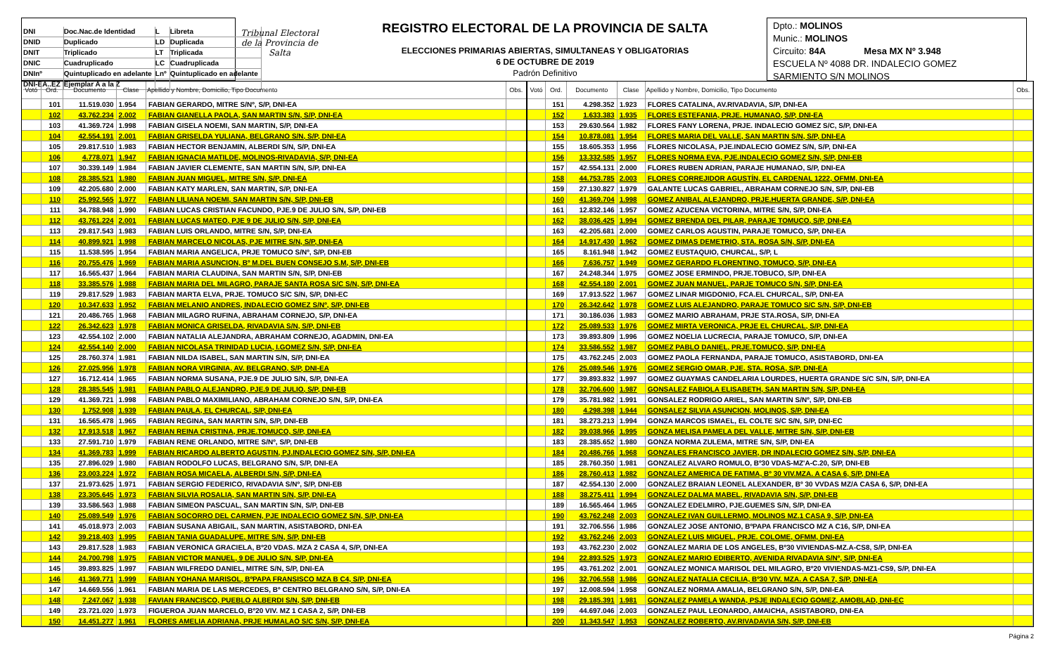| DNI | Doc.Nac.de Identidad | L | Libreta |
| DNID | Duplicado | LD | Duplicada |
| DNIT | Triplicado | LT | Triplicada |
| DNIC | Cuadruplicado | LC | Cuadruplicada |
| DNInº | Quintuplicado en adelante | Lnº | Quintuplicado en adelante |
| DNI-EA..EZ | Ejemplar A a la Z | | |
Tribunal Electoral de la Provincia de Salta
REGISTRO ELECTORAL DE LA PROVINCIA DE SALTA
ELECCIONES PRIMARIAS ABIERTAS, SIMULTANEAS Y OBLIGATORIAS
6 DE OCTUBRE DE 2019
Padrón Definitivo
Dpto.: MOLINOS
Munic.: MOLINOS
Circuito: 84A Mesa MX Nº 3.948
ESCUELA Nº 4088 DR. INDALECIO GOMEZ
SARMIENTO S/N MOLINOS
| Votó | Ord. | Documento | Clase | Apellido y Nombre, Domicilio, Tipo Documento | Obs. |
| --- | --- | --- | --- | --- | --- |
| | 101 | 11.519.030 | 1.954 | FABIAN GERARDO, MITRE S/Nº, S/P, DNI-EA | |
| | 102 | 43.762.234 | 2.002 | FABIAN GIANELLA PAOLA, SAN MARTIN S/N, S/P, DNI-EA | |
| | 103 | 41.369.724 | 1.998 | FABIAN GISELA NOEMI, SAN MARTIN, S/P, DNI-EA | |
| | 104 | 42.554.191 | 2.001 | FABIAN GRISELDA YULIANA, BELGRANO S/N, S/P, DNI-EA | |
| | 105 | 29.817.510 | 1.983 | FABIAN HECTOR BENJAMIN, ALBERDI S/N, S/P, DNI-EA | |
| | 106 | 4.778.071 | 1.947 | FABIAN IGNACIA MATILDE, MOLINOS-RIVADAVIA, S/P, DNI-EA | |
| | 107 | 30.339.149 | 1.984 | FABIAN JAVIER CLEMENTE, SAN MARTIN S/N, S/P, DNI-EA | |
| | 108 | 28.385.521 | 1.980 | FABIAN JUAN MIGUEL, MITRE S/N, S/P, DNI-EA | |
| | 109 | 42.205.680 | 2.000 | FABIAN KATY MARLEN, SAN MARTIN, S/P, DNI-EA | |
| | 110 | 25.992.565 | 1.977 | FABIAN LILIANA NOEMI, SAN MARTIN S/N, S/P, DNI-EB | |
| | 111 | 34.788.948 | 1.990 | FABIAN LUCAS CRISTIAN FACUNDO, PJE.9 DE JULIO S/N, S/P, DNI-EB | |
| | 112 | 43.761.224 | 2.001 | FABIAN LUCAS MATEO, PJE 9 DE JULIO S/N, S/P, DNI-EA | |
| | 113 | 29.817.543 | 1.983 | FABIAN LUIS ORLANDO, MITRE S/N, S/P, DNI-EA | |
| | 114 | 40.899.921 | 1.998 | FABIAN MARCELO NICOLAS, PJE MITRE S/N, S/P, DNI-EA | |
| | 115 | 11.538.595 | 1.954 | FABIAN MARIA ANGELICA, PRJE TOMUCO S/Nº, S/P, DNI-EB | |
| | 116 | 20.755.476 | 1.969 | FABIAN MARIA ASUNCION, Bº M.DEL BUEN CONSEJO S.M, S/P, DNI-EB | |
| | 117 | 16.565.437 | 1.964 | FABIAN MARIA CLAUDINA, SAN MARTIN S/N, S/P, DNI-EB | |
| | 118 | 33.385.576 | 1.988 | FABIAN MARIA DEL MILAGRO, PARAJE SANTA ROSA S/C S/N, S/P, DNI-EA | |
| | 119 | 29.817.529 | 1.983 | FABIAN MARTA ELVA, PRJE. TOMUCO S/C S/N, S/P, DNI-EC | |
| | 120 | 10.347.633 | 1.952 | FABIAN MELANIO ANDRES, INDALECIO GOMEZ S/Nº, S/P, DNI-EB | |
| | 121 | 20.486.765 | 1.968 | FABIAN MILAGRO RUFINA, ABRAHAM CORNEJO, S/P, DNI-EA | |
| | 122 | 26.342.623 | 1.978 | FABIAN MONICA GRISELDA, RIVADAVIA S/N, S/P, DNI-EB | |
| | 123 | 42.554.102 | 2.000 | FABIAN NATALIA ALEJANDRA, ABRAHAM CORNEJO, AGADMIN, DNI-EA | |
| | 124 | 42.554.140 | 2.000 | FABIAN NICOLASA TRINIDAD LUCIA, I.GOMEZ S/N, S/P, DNI-EA | |
| | 125 | 28.760.374 | 1.981 | FABIAN NILDA ISABEL, SAN MARTIN S/N, S/P, DNI-EA | |
| | 126 | 27.025.956 | 1.978 | FABIAN NORA VIRGINIA, AV. BELGRANO, S/P, DNI-EA | |
| | 127 | 16.712.414 | 1.965 | FABIAN NORMA SUSANA, PJE.9 DE JULIO S/N, S/P, DNI-EA | |
| | 128 | 28.385.545 | 1.981 | FABIAN PABLO ALEJANDRO, PJE.9 DE JULIO, S/P, DNI-EB | |
| | 129 | 41.369.721 | 1.998 | FABIAN PABLO MAXIMILIANO, ABRAHAM CORNEJO S/N, S/P, DNI-EA | |
| | 130 | 1.752.908 | 1.939 | FABIAN PAULA, EL CHURCAL, S/P, DNI-EA | |
| | 131 | 16.565.478 | 1.965 | FABIAN REGINA, SAN MARTIN S/N, S/P, DNI-EB | |
| | 132 | 17.913.518 | 1.967 | FABIAN REINA CRISTINA, PRJE.TOMUCO, S/P, DNI-EA | |
| | 133 | 27.591.710 | 1.979 | FABIAN RENE ORLANDO, MITRE S/Nº, S/P, DNI-EB | |
| | 134 | 41.369.783 | 1.999 | FABIAN RICARDO ALBERTO AGUSTIN, PJ.INDALECIO GOMEZ S/N, S/P, DNI-EA | |
| | 135 | 27.896.029 | 1.980 | FABIAN RODOLFO LUCAS, BELGRANO S/N, S/P, DNI-EA | |
| | 136 | 23.003.224 | 1.972 | FABIAN ROSA MICAELA, ALBERDI S/N, S/P, DNI-EA | |
| | 137 | 21.973.625 | 1.971 | FABIAN SERGIO FEDERICO, RIVADAVIA S/Nº, S/P, DNI-EB | |
| | 138 | 23.305.645 | 1.973 | FABIAN SILVIA ROSALIA, SAN MARTIN S/N, S/P, DNI-EA | |
| | 139 | 33.586.563 | 1.988 | FABIAN SIMEON PASCUAL, SAN MARTIN S/N, S/P, DNI-EB | |
| | 140 | 25.089.549 | 1.976 | FABIAN SOCORRO DEL CARMEN, PJE INDALECIO GOMEZ S/N, S/P, DNI-EA | |
| | 141 | 45.018.973 | 2.003 | FABIAN SUSANA ABIGAIL, SAN MARTIN, ASISTABORD, DNI-EA | |
| | 142 | 39.218.403 | 1.995 | FABIAN TANIA GUADALUPE, MITRE S/N, S/P, DNI-EB | |
| | 143 | 29.817.528 | 1.983 | FABIAN VERONICA GRACIELA, Bº20 VDAS. MZA 2 CASA 4, S/P, DNI-EA | |
| | 144 | 24.700.798 | 1.975 | FABIAN VICTOR MANUEL, 9 DE JULIO S/N, S/P, DNI-EA | |
| | 145 | 39.893.825 | 1.997 | FABIAN WILFREDO DANIEL, MITRE S/N, S/P, DNI-EA | |
| | 146 | 41.369.771 | 1.999 | FABIAN YOHANA MARISOL, BºPAPA FRANSISCO MZA B C4, S/P, DNI-EA | |
| | 147 | 14.669.556 | 1.961 | FABIAN MARIA DE LAS MERCEDES, Bº CENTRO BELGRANO S/N, S/P, DNI-EA | |
| | 148 | 7.247.067 | 1.938 | FAVIAN FRANCISCO, PUEBLO ALBERDI S/N, S/P, DNI-EB | |
| | 149 | 23.721.020 | 1.973 | FIGUEROA JUAN MARCELO, Bº20 VIV. MZ 1 CASA 2, S/P, DNI-EB | |
| | 150 | 14.451.277 | 1.961 | FLORES AMELIA ADRIANA, PRJE HUMALAO S/C S/N, S/P, DNI-EA | |
| Votó | Ord. | Documento | Clase | Apellido y Nombre, Domicilio, Tipo Documento | Obs. |
| --- | --- | --- | --- | --- | --- |
| | 151 | 4.298.352 | 1.923 | FLORES CATALINA, AV.RIVADAVIA, S/P, DNI-EA | |
| | 152 | 1.633.383 | 1.935 | FLORES ESTEFANIA, PRJE. HUMANAO, S/P, DNI-EA | |
| | 153 | 29.630.564 | 1.982 | FLORES FANY LORENA, PRJE. INDALECIO GOMEZ S/C, S/P, DNI-EA | |
| | 154 | 10.878.081 | 1.954 | FLORES MARIA DEL VALLE, SAN MARTIN S/N, S/P, DNI-EA | |
| | 155 | 18.605.353 | 1.956 | FLORES NICOLASA, PJE.INDALECIO GOMEZ S/N, S/P, DNI-EA | |
| | 156 | 13.332.585 | 1.957 | FLORES NORMA EVA, PJE.INDALECIO GOMEZ S/N, S/P, DNI-EB | |
| | 157 | 42.554.131 | 2.000 | FLORES RUBEN ADRIAN, PARAJE HUMANAO, S/P, DNI-EA | |
| | 158 | 44.753.785 | 2.003 | FLORES CORREJIDOR AGUSTÍN, EL CARDENAL 1222, OFMM, DNI-EA | |
| | 159 | 27.130.827 | 1.979 | GALANTE LUCAS GABRIEL, ABRAHAM CORNEJO S/N, S/P, DNI-EB | |
| | 160 | 41.369.704 | 1.998 | GOMEZ ANIBAL ALEJANDRO, PRJE.HUERTA GRANDE, S/P, DNI-EA | |
| | 161 | 12.832.146 | 1.957 | GOMEZ AZUCENA VICTORINA, MITRE S/N, S/P, DNI-EA | |
| | 162 | 38.036.425 | 1.994 | GOMEZ BRENDA DEL PILAR, PARAJE TOMUCO, S/P, DNI-EA | |
| | 163 | 42.205.681 | 2.000 | GOMEZ CARLOS AGUSTIN, PARAJE TOMUCO, S/P, DNI-EA | |
| | 164 | 14.917.430 | 1.962 | GOMEZ DIMAS DEMETRIO, STA. ROSA S/N, S/P, DNI-EA | |
| | 165 | 8.161.948 | 1.942 | GOMEZ EUSTAQUIO, CHURCAL, S/P, L | |
| | 166 | 7.636.757 | 1.949 | GOMEZ GERARDO FLORENTINO, TOMUCO, S/P, DNI-EA | |
| | 167 | 24.248.344 | 1.975 | GOMEZ JOSE ERMINDO, PRJE.TOBUCO, S/P, DNI-EA | |
| | 168 | 42.554.180 | 2.001 | GOMEZ JUAN MANUEL, PARJE TOMUCO S/N, S/P, DNI-EA | |
| | 169 | 17.913.522 | 1.967 | GOMEZ LINAR MIGDONIO, FCA.EL CHURCAL, S/P, DNI-EA | |
| | 170 | 26.342.642 | 1.978 | GOMEZ LUIS ALEJANDRO, PARAJE TOMUCO S/C S/N, S/P, DNI-EB | |
| | 171 | 30.186.036 | 1.983 | GOMEZ MARIO ABRAHAM, PRJE STA.ROSA, S/P, DNI-EA | |
| | 172 | 25.089.533 | 1.976 | GOMEZ MIRTA VERONICA, PRJE EL CHURCAL, S/P, DNI-EA | |
| | 173 | 39.893.809 | 1.996 | GOMEZ NOELIA LUCRECIA, PARAJE TOMUCO, S/P, DNI-EA | |
| | 174 | 33.586.552 | 1.987 | GOMEZ PABLO DANIEL, PRJE.TOMUCO, S/P, DNI-EA | |
| | 175 | 43.762.245 | 2.003 | GOMEZ PAOLA FERNANDA, PARAJE TOMUCO, ASISTABORD, DNI-EA | |
| | 176 | 25.089.546 | 1.976 | GOMEZ SERGIO OMAR, PJE. STA. ROSA, S/P, DNI-EA | |
| | 177 | 39.893.832 | 1.997 | GOMEZ GUAYMAS CANDELARIA LOURDES, HUERTA GRANDE S/C S/N, S/P, DNI-EA | |
| | 178 | 32.706.600 | 1.987 | GONSALEZ FABIOLA ELISABETH, SAN MARTIN S/N, S/P, DNI-EA | |
| | 179 | 35.781.982 | 1.991 | GONSALEZ RODRIGO ARIEL, SAN MARTIN S/Nº, S/P, DNI-EB | |
| | 180 | 4.298.398 | 1.944 | GONSALEZ SILVIA ASUNCION, MOLINOS, S/P, DNI-EA | |
| | 181 | 38.273.213 | 1.994 | GONZA MARCOS ISMAEL, EL COLTE S/C S/N, S/P, DNI-EC | |
| | 182 | 39.038.966 | 1.995 | GONZA MELISA PAMELA DEL VALLE, MITRE S/N, S/P, DNI-EB | |
| | 183 | 28.385.652 | 1.980 | GONZA NORMA ZULEMA, MITRE S/N, S/P, DNI-EA | |
| | 184 | 20.486.766 | 1.968 | GONZALES FRANCISCO JAVIER, DR INDALECIO GOMEZ S/N, S/P, DNI-EA | |
| | 185 | 28.760.350 | 1.981 | GONZALEZ ALVARO ROMULO, Bº30 VDAS-MZ'A-C.20, S/P, DNI-EB | |
| | 186 | 28.760.413 | 1.982 | GONZALEZ AMERICA DE FATIMA, Bº 30 VIV.MZA. A CASA 6, S/P, DNI-EA | |
| | 187 | 42.554.130 | 2.000 | GONZALEZ BRAIAN LEONEL ALEXANDER, Bº 30 VVDAS MZ/A CASA 6, S/P, DNI-EA | |
| | 188 | 38.275.411 | 1.994 | GONZALEZ DALMA MABEL, RIVADAVIA S/N, S/P, DNI-EB | |
| | 189 | 16.565.464 | 1.965 | GONZALEZ EDELMIRO, PJE.GUEMES S/N, S/P, DNI-EA | |
| | 190 | 43.762.248 | 2.003 | GONZALEZ IVAN GUILLERMO, MOLINOS MZ.1 CASA 9, S/P, DNI-EA | |
| | 191 | 32.706.556 | 1.986 | GONZALEZ JOSE ANTONIO, BºPAPA FRANCISCO MZ A C16, S/P, DNI-EA | |
| | 192 | 43.762.246 | 2.003 | GONZALEZ LUIS MIGUEL, PRJE. COLOME, OFMM, DNI-EA | |
| | 193 | 43.762.230 | 2.002 | GONZALEZ MARIA DE LOS ANGELES, Bº30 VIVIENDAS-MZ.A-CS8, S/P, DNI-EA | |
| | 194 | 22.893.525 | 1.973 | GONZALEZ MARIO EDIBERTO, AVENIDA RIVADAVIA S/Nº, S/P, DNI-EA | |
| | 195 | 43.761.202 | 2.001 | GONZALEZ MONICA MARISOL DEL MILAGRO, Bº20 VIVIENDAS-MZ1-CS9, S/P, DNI-EA | |
| | 196 | 32.706.558 | 1.986 | GONZALEZ NATALIA CECILIA, Bº30 VIV. MZA. A CASA 7, S/P, DNI-EA | |
| | 197 | 12.008.594 | 1.958 | GONZALEZ NORMA AMALIA, BELGRANO S/N, S/P, DNI-EA | |
| | 198 | 29.185.391 | 1.981 | GONZALEZ PAMELA WANDA, PSJE INDALECIO GOMEZ, AMOBLAD, DNI-EC | |
| | 199 | 44.697.046 | 2.003 | GONZALEZ PAUL LEONARDO, AMAICHA, ASISTABORD, DNI-EA | |
| | 200 | 11.343.547 | 1.953 | GONZALEZ ROBERTO, AV.RIVADAVIA S/N, S/P, DNI-EB | |
Página 2